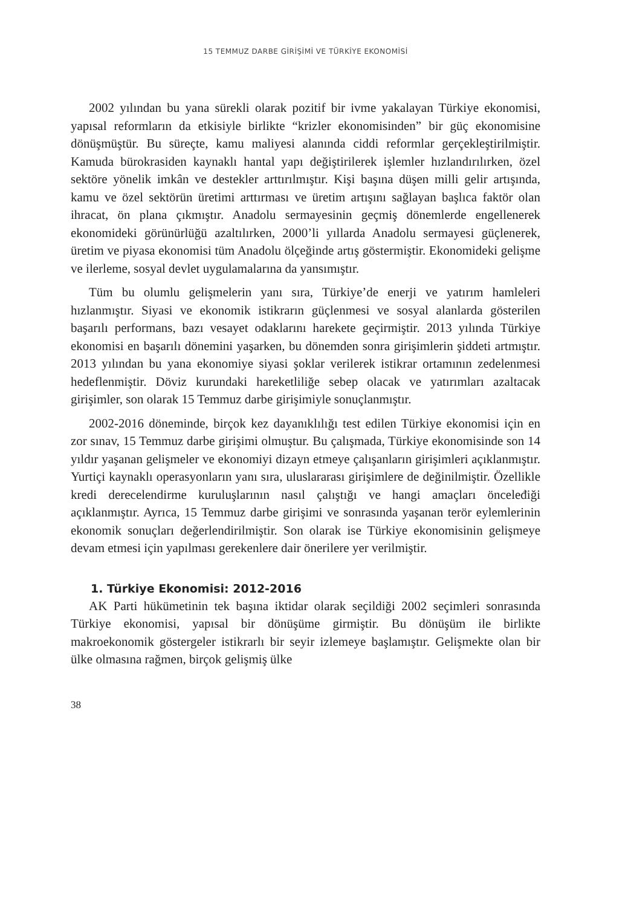15 TEMMUZ DARBE GİRİŞİMİ VE TÜRKİYE EKONOMİSİ
2002 yılından bu yana sürekli olarak pozitif bir ivme yakalayan Türkiye ekonomisi, yapısal reformların da etkisiyle birlikte “krizler ekonomisinden” bir güç ekonomisine dönüşmüştür. Bu süreçte, kamu maliyesi alanında ciddi reformlar gerçekleştirilmiştir. Kamuda bürokrasiden kaynaklı hantal yapı değiştirilerek işlemler hızlandırılırken, özel sektöre yönelik imkân ve destekler arttırılmıştır. Kişi başına düşen milli gelir artışında, kamu ve özel sektörün üretimi arttırması ve üretim artışını sağlayan başlıca faktör olan ihracat, ön plana çıkmıştır. Anadolu sermayesinin geçmiş dönemlerde engellenerek ekonomideki görünürlüğü azaltılırken, 2000’li yıllarda Anadolu sermayesi güçlenerek, üretim ve piyasa ekonomisi tüm Anadolu ölçeğinde artış göstermiştir. Ekonomideki gelişme ve ilerleme, sosyal devlet uygulamalarına da yansımıştır.
Tüm bu olumlu gelişmelerin yanı sıra, Türkiye’de enerji ve yatırım hamleleri hızlanmıştır. Siyasi ve ekonomik istikrarın güçlenmesi ve sosyal alanlarda gösterilen başarılı performans, bazı vesayet odaklarını harekete geçirmiştir. 2013 yılında Türkiye ekonomisi en başarılı dönemini yaşarken, bu dönemden sonra girişimlerin şiddeti artmıştır. 2013 yılından bu yana ekonomiye siyasi şoklar verilerek istikrar ortamının zedelenmesi hedeflenmiştir. Döviz kurundaki hareketliliğe sebep olacak ve yatırımları azaltacak girişimler, son olarak 15 Temmuz darbe girişimiyle sonuçlanmıştır.
2002-2016 döneminde, birçok kez dayanıklılığı test edilen Türkiye ekonomisi için en zor sınav, 15 Temmuz darbe girişimi olmuştur. Bu çalışmada, Türkiye ekonomisinde son 14 yıldır yaşanan gelişmeler ve ekonomiyi dizayn etmeye çalışanların girişimleri açıklanmıştır. Yurtiçi kaynaklı operasyonların yanı sıra, uluslararası girişimlere de değinilmiştir. Özellikle kredi derecelendirme kuruluşlarının nasıl çalıştığı ve hangi amaçları önceleđiği açıklanmıştır. Ayrıca, 15 Temmuz darbe girişimi ve sonrasında yaşanan terör eylemlerinin ekonomik sonuçları değerlendirilmiştir. Son olarak ise Türkiye ekonomisinin gelişmeye devam etmesi için yapılması gerekenlere dair önerilere yer verilmiştir.
1. Türkiye Ekonomisi: 2012-2016
AK Parti hükümetinin tek başına iktidar olarak seçildiği 2002 seçimleri sonrasında Türkiye ekonomisi, yapısal bir dönüşüme girmiştir. Bu dönüşüm ile birlikte makroekonomik göstergeler istikrarlı bir seyir izlemeye başlamıştır. Gelişmekte olan bir ülke olmasına rağmen, birçok gelişmiş ülke
38